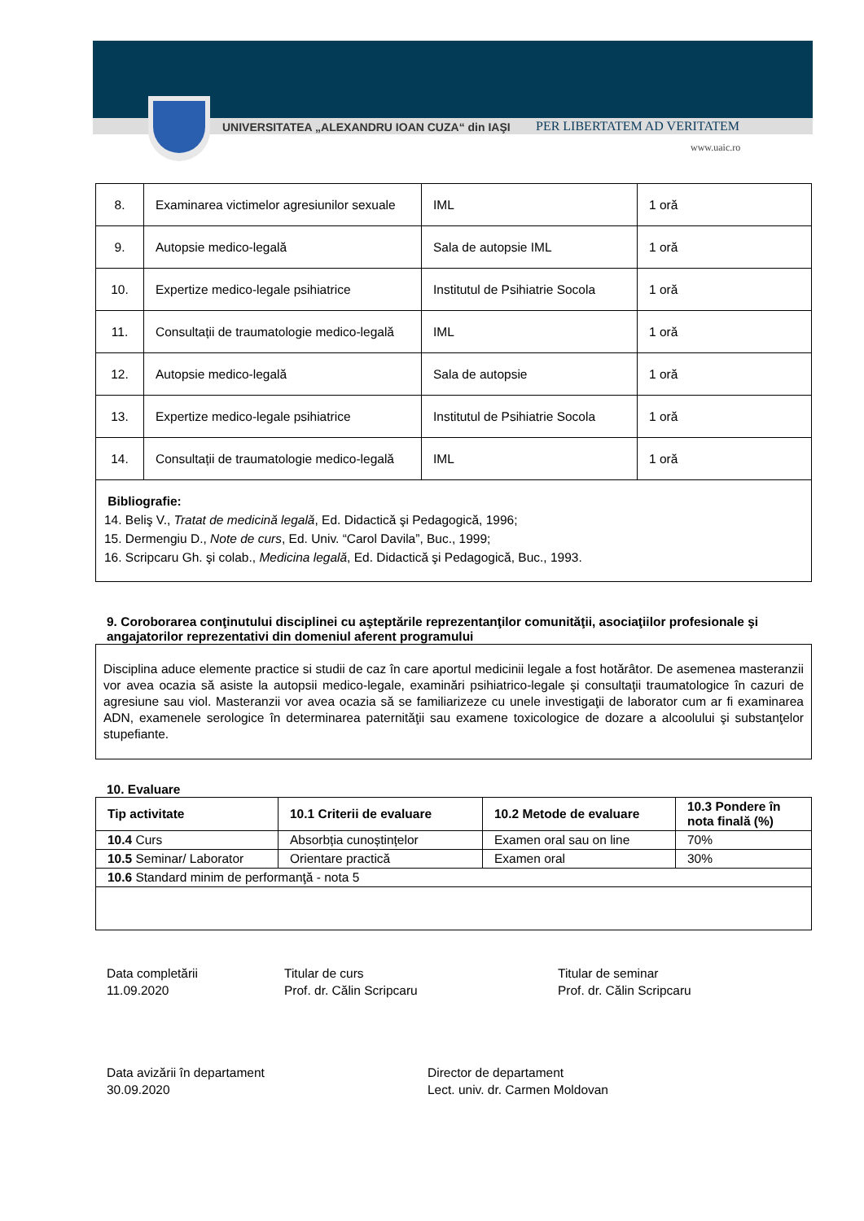UNIVERSITATEA „ALEXANDRU IOAN CUZA“ din IAŞI
PER LIBERTATEM AD VERITATEM
www.uaic.ro
| 8. | Examinarea victimelor agresiunilor sexuale | IML | 1 oră |
| 9. | Autopsie medico-legală | Sala de autopsie IML | 1 oră |
| 10. | Expertize medico-legale psihiatrice | Institutul de Psihiatrie Socola | 1 oră |
| 11. | Consultații de traumatologie medico-legală | IML | 1 oră |
| 12. | Autopsie medico-legală | Sala de autopsie | 1 oră |
| 13. | Expertize medico-legale psihiatrice | Institutul de Psihiatrie Socola | 1 oră |
| 14. | Consultații de traumatologie medico-legală | IML | 1 oră |
| Bibliografie: 14. Beliş V., Tratat de medicină legală , Ed. Didactică şi Pedagogică, 1996; 15. Dermengiu D., Note de curs , Ed. Univ. “Carol Davila”, Buc., 1999; 16. Scripcaru Gh. şi colab., Medicina legală , Ed. Didactică şi Pedagogică, Buc., 1993. | | | |
9. Coroborarea conţinutului disciplinei cu aşteptările reprezentanţilor comunităţii, asociaţiilor profesionale şi angajatorilor reprezentativi din domeniul aferent programului
Disciplina aduce elemente practice si studii de caz în care aportul medicinii legale a fost hotărâtor. De asemenea masteranzii vor avea ocazia să asiste la autopsii medico-legale, examinări psihiatrico-legale şi consultaţii traumatologice în cazuri de agresiune sau viol. Masteranzii vor avea ocazia să se familiarizeze cu unele investigaţii de laborator cum ar fi examinarea ADN, examenele serologice în determinarea paternităţii sau examene toxicologice de dozare a alcoolului şi substanţelor stupefiante.
10. Evaluare
| Tip activitate | 10.1 Criterii de evaluare | 10.2 Metode de evaluare | 10.3 Pondere în nota finală (%) |
| --- | --- | --- | --- |
| 10.4 Curs | Absorbția cunoștințelor | Examen oral sau on line | 70% |
| 10.5 Seminar/ Laborator | Orientare practică | Examen oral | 30% |
| 10.6 Standard minim de performanţă - nota 5 | | | |
Data completării
11.09.2020
Titular de curs
Prof. dr. Călin Scripcaru
Titular de seminar
Prof. dr. Călin Scripcaru
Data avizării în departament
30.09.2020
Director de departament
Lect. univ. dr. Carmen Moldovan